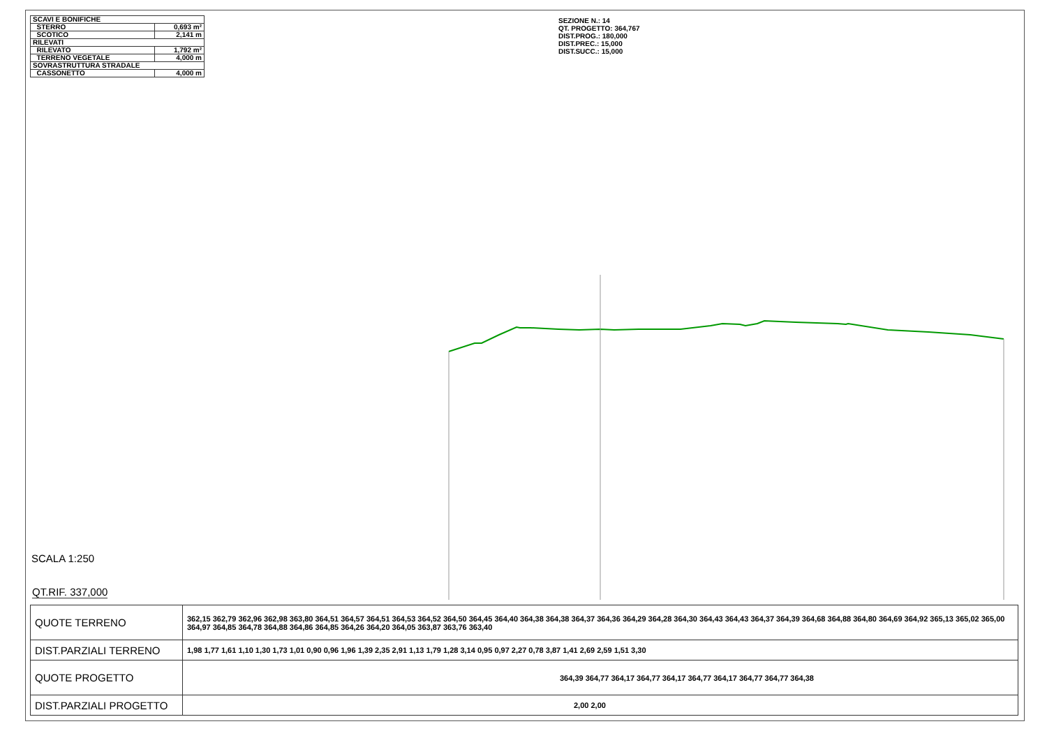| SCAVI E BONIFICHE | |
| STERRO | 0,693 m² |
| SCOTICO | 2,141 m |
| RILEVATI | |
| RILEVATO | 1,792 m² |
| TERRENO VEGETALE | 4,000 m |
| SOVRASTRUTTURA STRADALE | |
| CASSONETTO | 4,000 m |
SEZIONE N.: 14
QT. PROGETTO: 364,767
DIST.PROG.: 180,000
DIST.PREC.: 15,000
DIST.SUCC.: 15,000
SCALA 1:250
QT.RIF. 337,000
| QUOTE TERRENO | 362,15 362,79 362,96 362,98 363,80 364,51 364,57 364,51 364,53 364,52 364,50 364,45 364,40 364,38 364,38 364,37 364,36 364,29 364,28 364,30 364,43 364,43 364,37 364,39 364,68 364,88 364,80 364,69 364,92 365,13 365,02 365,00 364,97 364,85 364,78 364,88 364,86 364,85 364,26 364,20 364,05 363,87 363,76 363,40 |
| DIST.PARZIALI TERRENO | 1,98 1,77 1,61 1,10 1,30 1,73 1,01 0,90 0,96 1,96 1,39 2,35 2,91 1,13 1,79 1,28 3,14 0,95 0,97 2,27 0,78 3,87 1,41 2,69 2,59 1,51 3,30 |
| QUOTE PROGETTO | 364,39 364,77 364,17 364,77 364,17 364,77 364,17 364,77 364,77 364,38 |
| DIST.PARZIALI PROGETTO | 2,00 2,00 |